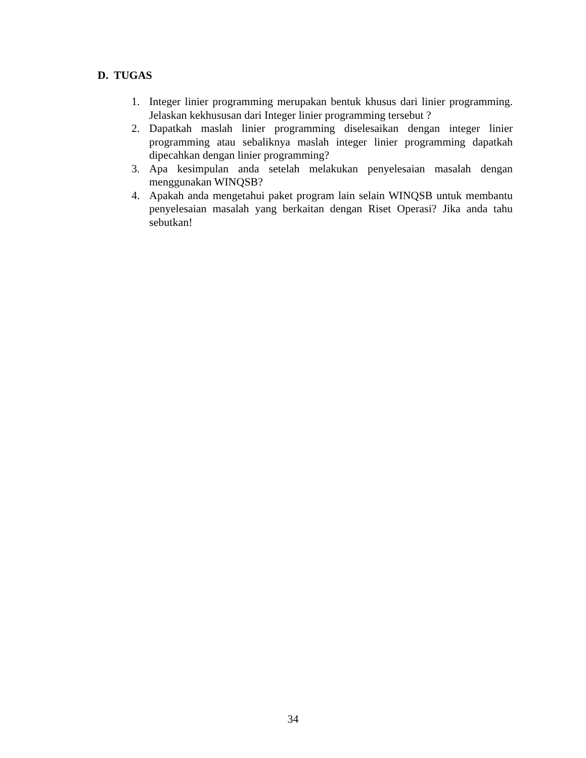D. TUGAS
1. Integer linier programming merupakan bentuk khusus dari linier programming. Jelaskan kekhususan dari Integer linier programming tersebut ?
2. Dapatkah maslah linier programming diselesaikan dengan integer linier programming atau sebaliknya maslah integer linier programming dapatkah dipecahkan dengan linier programming?
3. Apa kesimpulan anda setelah melakukan penyelesaian masalah dengan menggunakan WINQSB?
4. Apakah anda mengetahui paket program lain selain WINQSB untuk membantu penyelesaian masalah yang berkaitan dengan Riset Operasi? Jika anda tahu sebutkan!
34